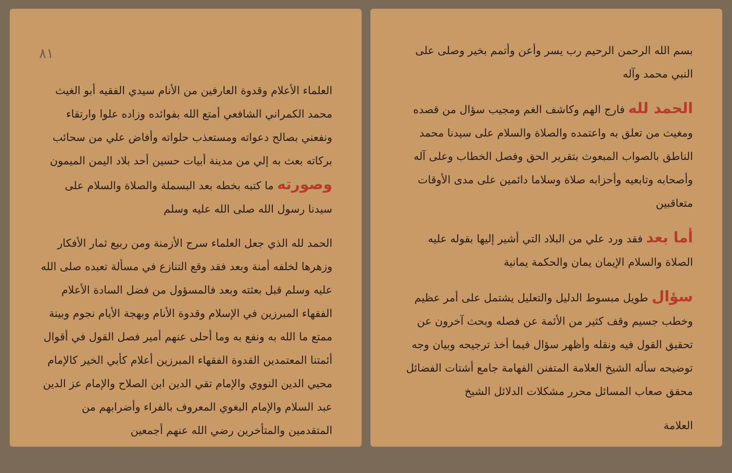بسم الله الرحمن الرحيم رب يسر وأعن وأتمم بخير وصلى على النبي محمد وآله
الحمد لله فارج الهم وكاشف الغم ومجيب سؤال من قصده ومغيث من تعلق به واعتمده والصلاة والسلام على سيدنا محمد الناطق بالصواب المبعوث بتقرير الحق وفصل الخطاب وعلى آله وأصحابه وتابعيه وأحزابه صلاة وسلاما دائمين على مدى الأوقات متعاقبين
أما بعد فقد ورد علي من البلاد التي أشير إليها بقوله عليه الصلاة والسلام الإيمان يمان والحكمة يمانية
سؤال طويل مبسوط الدليل والتعليل يشتمل على أمر عظيم وخطب جسيم وقف كثير من الأئمة عن فصله وبحث آخرون عن تحقيق القول فيه ونقله وأظهر سؤال فيما أخذ ترجيحه وبيان وجه توضيحه سأله الشيخ العلامة المتفنن الفهامة جامع أشتات الفضائل محقق صعاب المسائل محرر مشكلات الدلائل الشيخ
العلامة
٨١
العلماء الأعلام وقدوة العارفين من الأنام سيدي الفقيه أبو الغيث محمد الكمراني الشافعي أمتع الله بفوائده وزاده علوا وارتقاء ونفعني بصالح دعواته ومستعذب حلواته وأفاض علي من سحائب بركاته بعث به إلي من مدينة أبيات حسين أحد بلاد اليمن الميمون وصورته ما كتبه بخطه بعد البسملة والصلاة والسلام على سيدنا رسول الله صلى الله عليه وسلم
الحمد لله الذي جعل العلماء سرج الأزمنة ومن ربيع ثمار الأفكار وزهرها لخلفه أمنة وبعد فقد وقع التنازع في مسألة تعبده صلى الله عليه وسلم قبل بعثته وبعد فالمسؤول من فضل السادة الأعلام الفقهاء المبرزين في الإسلام وقدوة الأنام وبهجة الأيام نجوم وبينة ممتع ما الله به ونفع به وما أحلى عنهم أمير فصل القول في أقوال أئمتنا المعتمدين القدوة الفقهاء المبرزين أعلام كأبي الخير كالإمام محيي الدين النووي والإمام تقي الدين ابن الصلاح والإمام عز الدين عبد السلام والإمام البغوي المعروف بالفراء وأضرابهم من المتقدمين والمتأخرين رضي الله عنهم أجمعين